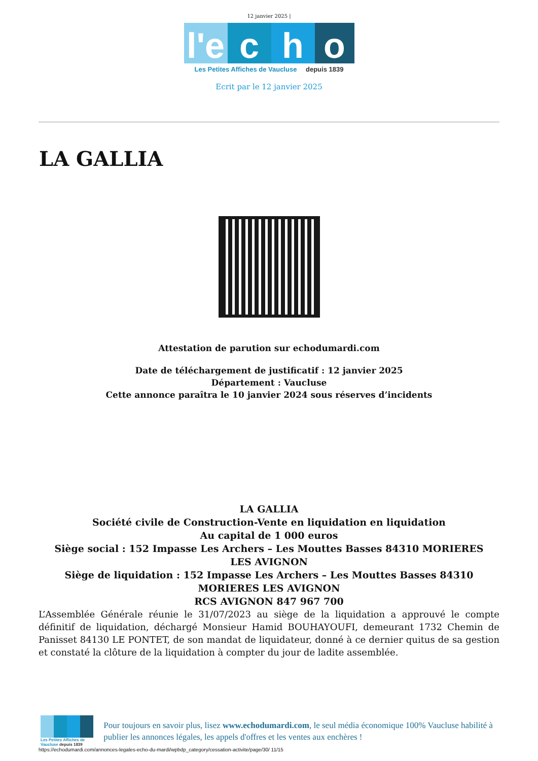12 janvier 2025 |
l'e
c h o
Les Petites Affiches de Vaucluse depuis 1839
Ecrit par le 12 janvier 2025
LA GALLIA
Attestation de parution sur echodumardi.com
Date de téléchargement de justificatif : 12 janvier 2025
Département : Vaucluse
Cette annonce paraîtra le 10 janvier 2024 sous réserves d’incidents
LA GALLIA
Société civile de Construction-Vente en liquidation en liquidation
Au capital de 1 000 euros
Siège social : 152 Impasse Les Archers – Les Mouttes Basses 84310 MORIERES LES AVIGNON
Siège de liquidation : 152 Impasse Les Archers – Les Mouttes Basses 84310 MORIERES LES AVIGNON
RCS AVIGNON 847 967 700
L’Assemblée Générale réunie le 31/07/2023 au siège de la liquidation a approuvé le compte définitif de liquidation, déchargé Monsieur Hamid BOUHAYOUFI, demeurant 1732 Chemin de Panisset 84130 LE PONTET, de son mandat de liquidateur, donné à ce dernier quitus de sa gestion et constaté la clôture de la liquidation à compter du jour de ladite assemblée.
Les Petites Affiches de Vaucluse depuis 1839
Pour toujours en savoir plus, lisez www.echodumardi.com, le seul média économique 100% Vaucluse habilité à publier les annonces légales, les appels d'offres et les ventes aux enchères !
https://echodumardi.com/annonces-legales-echo-du-mardi/wpbdp_category/cessation-activite/page/30/ 11/15